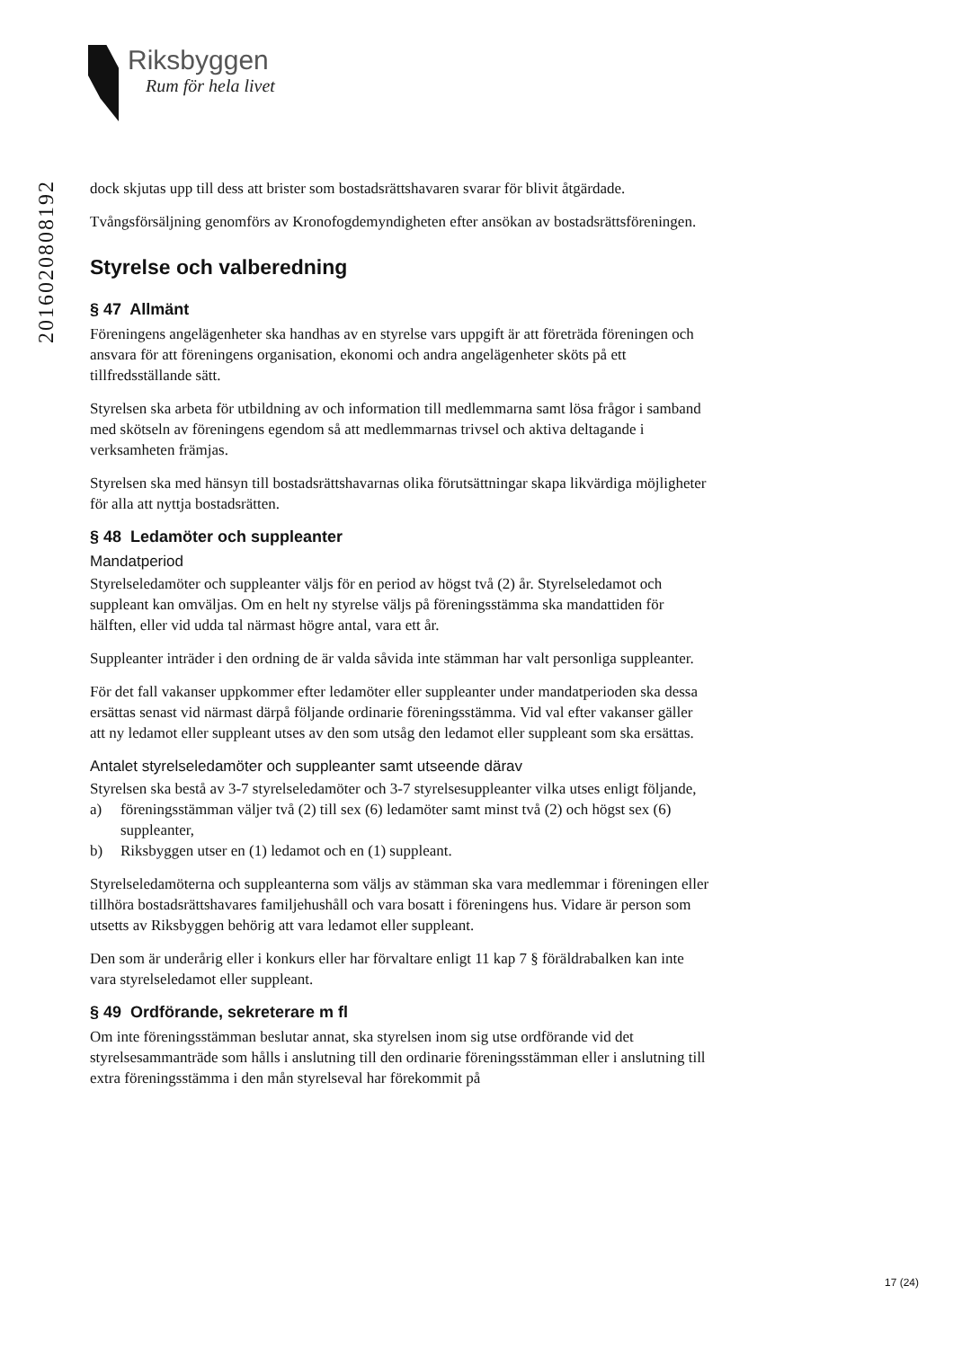Riksbyggen
Rum för hela livet
201602080819​2
dock skjutas upp till dess att brister som bostadsrättshavaren svarar för blivit åtgärdade.
Tvångsförsäljning genomförs av Kronofogdemyndigheten efter ansökan av bostads­rättsföreningen.
Styrelse och valberedning
§ 47 Allmänt
Föreningens angelägenheter ska handhas av en styrelse vars uppgift är att företräda föreningen och ansvara för att föreningens organisation, ekonomi och andra angelägenheter sköts på ett tillfredsställande sätt.
Styrelsen ska arbeta för utbildning av och information till medlemmarna samt lösa frågor i samband med skötseln av föreningens egendom så att medlemmarnas trivsel och aktiva deltagande i verksamheten främjas.
Styrelsen ska med hänsyn till bostadsrättshavarnas olika förutsättningar skapa likvärdiga möjligheter för alla att nyttja bostadsrätten.
§ 48 Ledamöter och suppleanter
Mandatperiod
Styrelseledamöter och suppleanter väljs för en period av högst två (2) år. Styrel­seledamot och suppleant kan omväljas. Om en helt ny styrelse väljs på förenings­stämma ska mandattiden för hälften, eller vid udda tal närmast högre antal, vara ett år.
Suppleanter inträder i den ordning de är valda såvida inte stämman har valt personliga suppleanter.
För det fall vakanser uppkommer efter ledamöter eller suppleanter under man­datperioden ska dessa ersättas senast vid närmast därpå följande ordinarie förenings­stämma. Vid val efter vakanser gäller att ny ledamot eller suppleant utses av den som utsåg den ledamot eller suppleant som ska ersättas.
Antalet styrelseledamöter och suppleanter samt utseende därav
Styrelsen ska bestå av 3-7 styrelseledamöter och 3-7 styrelsesuppleanter vilka utses enligt följande,
a) föreningsstämman väljer två (2) till sex (6) ledamöter samt minst två (2) och högst sex (6) suppleanter,
b) Riksbyggen utser en (1) ledamot och en (1) suppleant.
Styrelseledamöterna och suppleanterna som väljs av stämman ska vara medlemmar i föreningen eller tillhöra bostadsrättshavares familjehushåll och vara bosatt i föreningens hus. Vidare är person som utsetts av Riksbyggen behörig att vara ledamot eller suppleant.
Den som är underårig eller i konkurs eller har förvaltare enligt 11 kap 7 § föräldrabalken kan inte vara styrelseledamot eller suppleant.
§ 49 Ordförande, sekreterare m fl
Om inte föreningsstämman beslutar annat, ska styrelsen inom sig utse ordförande vid det styrelsesammanträde som hålls i anslutning till den ordinarie föreningsstämman eller i anslutning till extra föreningsstämma i den mån styrelseval har förekommit på
17 (24)